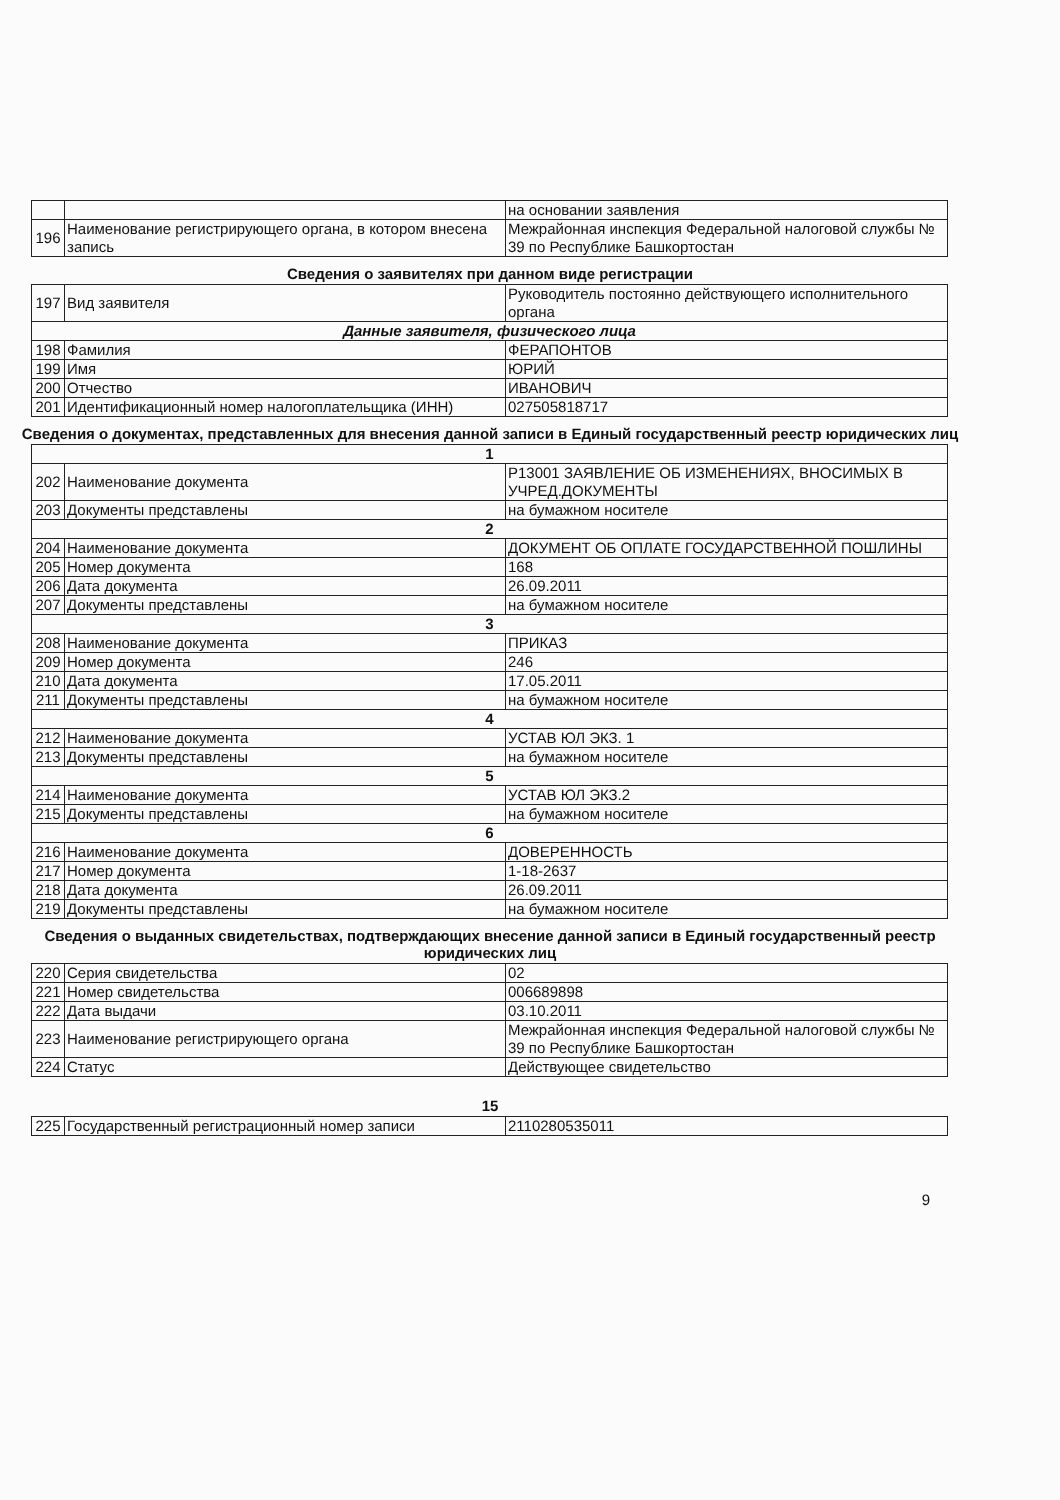| | | на основании заявления |
| 196 | Наименование регистрирующего органа, в котором внесена запись | Межрайонная инспекция Федеральной налоговой службы № 39 по Республике Башкортостан |
Сведения о заявителях при данном виде регистрации
| 197 | Вид заявителя | Руководитель постоянно действующего исполнительного органа |
| Данные заявителя, физического лица | | |
| 198 | Фамилия | ФЕРАПОНТОВ |
| 199 | Имя | ЮРИЙ |
| 200 | Отчество | ИВАНОВИЧ |
| 201 | Идентификационный номер налогоплательщика (ИНН) | 027505818717 |
Сведения о документах, представленных для внесения данной записи в Единый государственный реестр юридических лиц
| 1 | | |
| 202 | Наименование документа | Р13001 ЗАЯВЛЕНИЕ ОБ ИЗМЕНЕНИЯХ, ВНОСИМЫХ В УЧРЕД.ДОКУМЕНТЫ |
| 203 | Документы представлены | на бумажном носителе |
| 2 | | |
| 204 | Наименование документа | ДОКУМЕНТ ОБ ОПЛАТЕ ГОСУДАРСТВЕННОЙ ПОШЛИНЫ |
| 205 | Номер документа | 168 |
| 206 | Дата документа | 26.09.2011 |
| 207 | Документы представлены | на бумажном носителе |
| 3 | | |
| 208 | Наименование документа | ПРИКАЗ |
| 209 | Номер документа | 246 |
| 210 | Дата документа | 17.05.2011 |
| 211 | Документы представлены | на бумажном носителе |
| 4 | | |
| 212 | Наименование документа | УСТАВ ЮЛ ЭКЗ. 1 |
| 213 | Документы представлены | на бумажном носителе |
| 5 | | |
| 214 | Наименование документа | УСТАВ ЮЛ ЭКЗ.2 |
| 215 | Документы представлены | на бумажном носителе |
| 6 | | |
| 216 | Наименование документа | ДОВЕРЕННОСТЬ |
| 217 | Номер документа | 1-18-2637 |
| 218 | Дата документа | 26.09.2011 |
| 219 | Документы представлены | на бумажном носителе |
Сведения о выданных свидетельствах, подтверждающих внесение данной записи в Единый государственный реестр юридических лиц
| 220 | Серия свидетельства | 02 |
| 221 | Номер свидетельства | 006689898 |
| 222 | Дата выдачи | 03.10.2011 |
| 223 | Наименование регистрирующего органа | Межрайонная инспекция Федеральной налоговой службы № 39 по Республике Башкортостан |
| 224 | Статус | Действующее свидетельство |
15
| 225 | Государственный регистрационный номер записи | 2110280535011 |
9